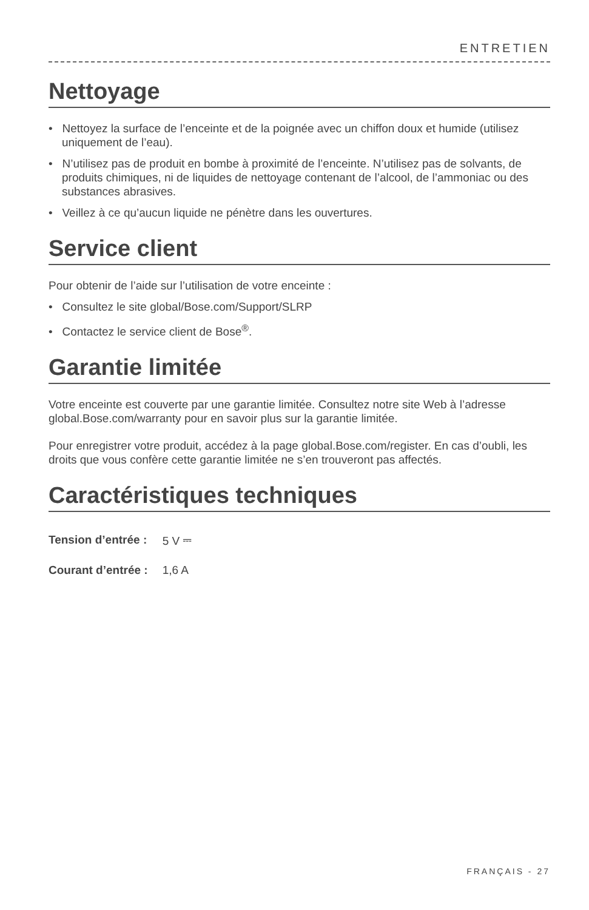ENTRETIEN
Nettoyage
• Nettoyez la surface de l’enceinte et de la poignée avec un chiffon doux et humide (utilisez uniquement de l’eau).
• N’utilisez pas de produit en bombe à proximité de l’enceinte. N’utilisez pas de solvants, de produits chimiques, ni de liquides de nettoyage contenant de l’alcool, de l’ammoniac ou des substances abrasives.
• Veillez à ce qu’aucun liquide ne pénètre dans les ouvertures.
Service client
Pour obtenir de l’aide sur l’utilisation de votre enceinte :
• Consultez le site global/Bose.com/Support/SLRP
• Contactez le service client de Bose<sup>®</sup>.
Garantie limitée
Votre enceinte est couverte par une garantie limitée. Consultez notre site Web à l’adresse global.Bose.com/warranty pour en savoir plus sur la garantie limitée.
Pour enregistrer votre produit, accédez à la page global.Bose.com/register. En cas d’oubli, les droits que vous confère cette garantie limitée ne s’en trouveront pas affectés.
Caractéristiques techniques
| Tension d’entrée : | 5 V ⎓ |
| Courant d’entrée : | 1,6 A |
FRANÇAIS - 27